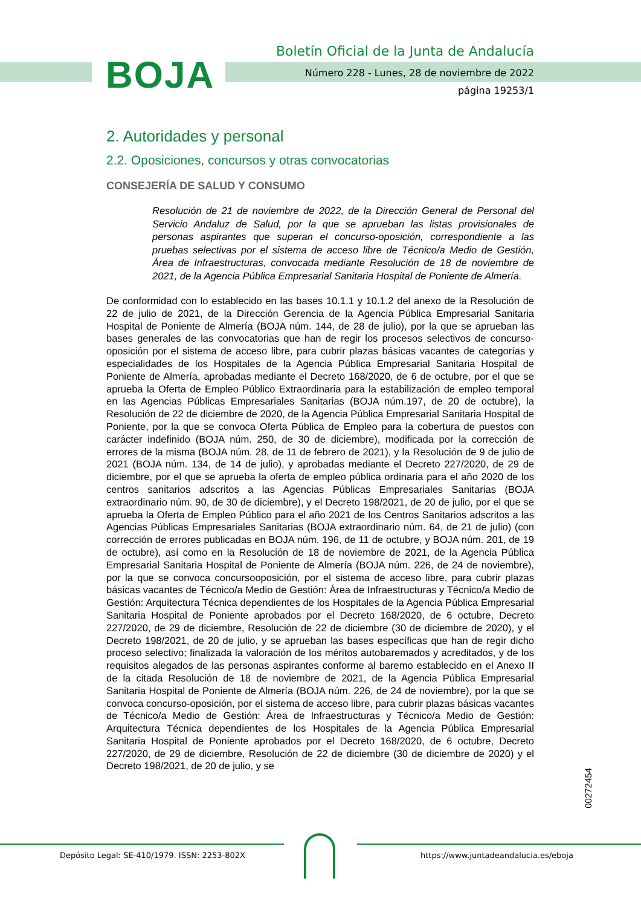BOJA
Boletín Oficial de la Junta de Andalucía
Número 228 - Lunes, 28 de noviembre de 2022
página 19253/1
2. Autoridades y personal
2.2. Oposiciones, concursos y otras convocatorias
CONSEJERÍA DE SALUD Y CONSUMO
Resolución de 21 de noviembre de 2022, de la Dirección General de Personal del Servicio Andaluz de Salud, por la que se aprueban las listas provisionales de personas aspirantes que superan el concurso-oposición, correspondiente a las pruebas selectivas por el sistema de acceso libre de Técnico/a Medio de Gestión, Área de Infraestructuras, convocada mediante Resolución de 18 de noviembre de 2021, de la Agencia Pública Empresarial Sanitaria Hospital de Poniente de Almería.
De conformidad con lo establecido en las bases 10.1.1 y 10.1.2 del anexo de la Resolución de 22 de julio de 2021, de la Dirección Gerencia de la Agencia Pública Empresarial Sanitaria Hospital de Poniente de Almería (BOJA núm. 144, de 28 de julio), por la que se aprueban las bases generales de las convocatorias que han de regir los procesos selectivos de concurso-oposición por el sistema de acceso libre, para cubrir plazas básicas vacantes de categorías y especialidades de los Hospitales de la Agencia Pública Empresarial Sanitaria Hospital de Poniente de Almería, aprobadas mediante el Decreto 168/2020, de 6 de octubre, por el que se aprueba la Oferta de Empleo Público Extraordinaria para la estabilización de empleo temporal en las Agencias Públicas Empresariales Sanitarias (BOJA núm.197, de 20 de octubre), la Resolución de 22 de diciembre de 2020, de la Agencia Pública Empresarial Sanitaria Hospital de Poniente, por la que se convoca Oferta Pública de Empleo para la cobertura de puestos con carácter indefinido (BOJA núm. 250, de 30 de diciembre), modificada por la corrección de errores de la misma (BOJA núm. 28, de 11 de febrero de 2021), y la Resolución de 9 de julio de 2021 (BOJA núm. 134, de 14 de julio), y aprobadas mediante el Decreto 227/2020, de 29 de diciembre, por el que se aprueba la oferta de empleo pública ordinaria para el año 2020 de los centros sanitarios adscritos a las Agencias Públicas Empresariales Sanitarias (BOJA extraordinario núm. 90, de 30 de diciembre), y el Decreto 198/2021, de 20 de julio, por el que se aprueba la Oferta de Empleo Público para el año 2021 de los Centros Sanitarios adscritos a las Agencias Públicas Empresariales Sanitarias (BOJA extraordinario núm. 64, de 21 de julio) (con corrección de errores publicadas en BOJA núm. 196, de 11 de octubre, y BOJA núm. 201, de 19 de octubre), así como en la Resolución de 18 de noviembre de 2021, de la Agencia Pública Empresarial Sanitaria Hospital de Poniente de Almería (BOJA núm. 226, de 24 de noviembre), por la que se convoca concursooposición, por el sistema de acceso libre, para cubrir plazas básicas vacantes de Técnico/a Medio de Gestión: Área de Infraestructuras y Técnico/a Medio de Gestión: Arquitectura Técnica dependientes de los Hospitales de la Agencia Pública Empresarial Sanitaria Hospital de Poniente aprobados por el Decreto 168/2020, de 6 octubre, Decreto 227/2020, de 29 de diciembre, Resolución de 22 de diciembre (30 de diciembre de 2020), y el Decreto 198/2021, de 20 de julio, y se aprueban las bases específicas que han de regir dicho proceso selectivo; finalizada la valoración de los méritos autobaremados y acreditados, y de los requisitos alegados de las personas aspirantes conforme al baremo establecido en el Anexo II de la citada Resolución de 18 de noviembre de 2021, de la Agencia Pública Empresarial Sanitaria Hospital de Poniente de Almería (BOJA núm. 226, de 24 de noviembre), por la que se convoca concurso-oposición, por el sistema de acceso libre, para cubrir plazas básicas vacantes de Técnico/a Medio de Gestión: Área de Infraestructuras y Técnico/a Medio de Gestión: Arquitectura Técnica dependientes de los Hospitales de la Agencia Pública Empresarial Sanitaria Hospital de Poniente aprobados por el Decreto 168/2020, de 6 octubre, Decreto 227/2020, de 29 de diciembre, Resolución de 22 de diciembre (30 de diciembre de 2020) y el Decreto 198/2021, de 20 de julio, y se
00272454
Depósito Legal: SE-410/1979. ISSN: 2253-802X https://www.juntadeandalucia.es/eboja